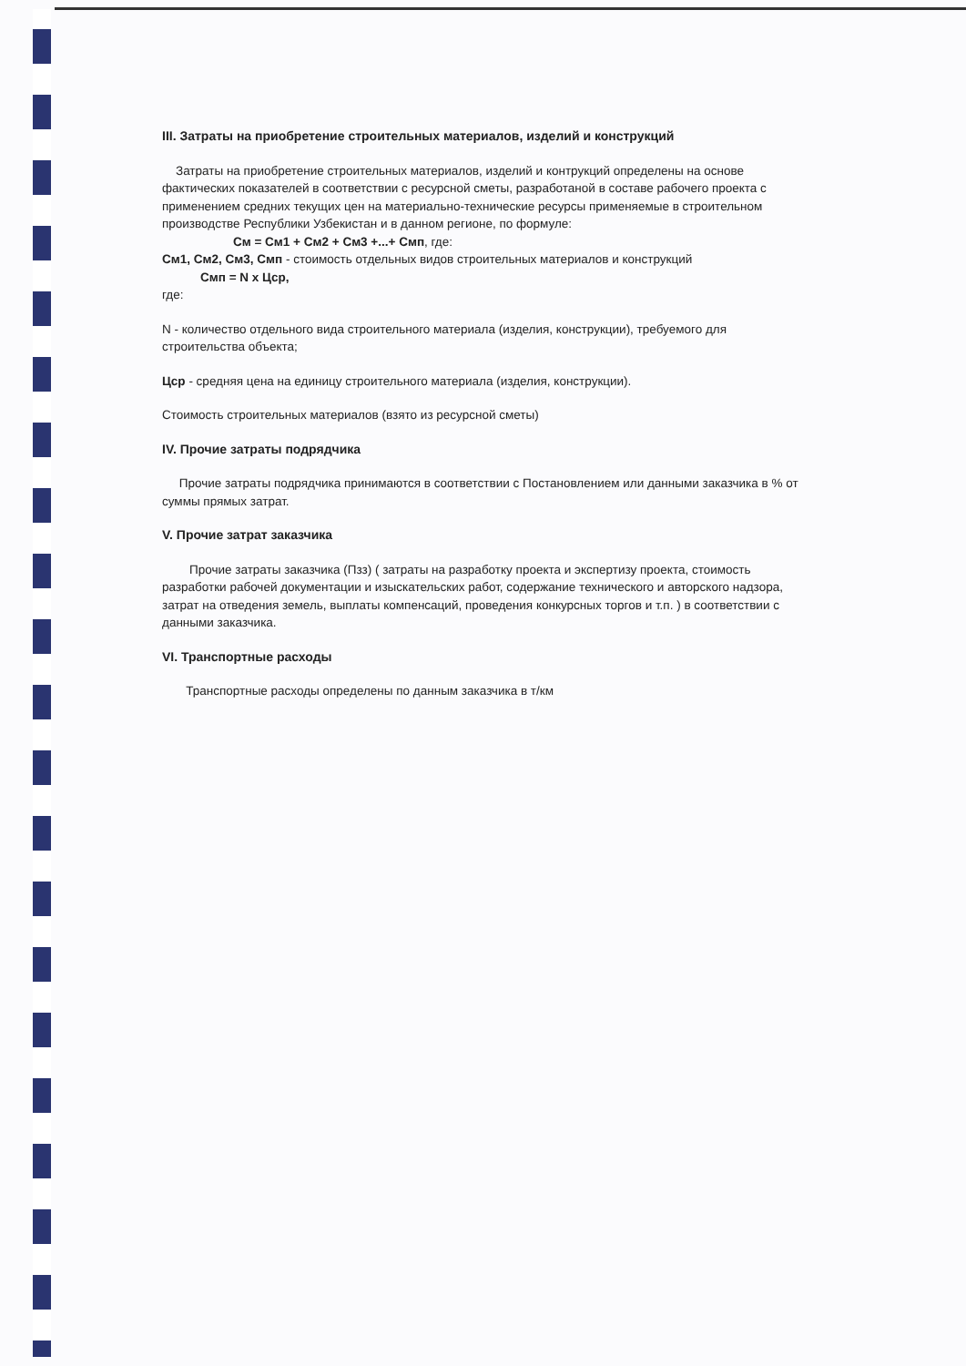III. Затраты на приобретение строительных материалов, изделий и конструкций
Затраты на приобретение строительных материалов, изделий и контрукций определены на основе фактических показателей в соответствии с ресурсной сметы, разработаной в составе рабочего проекта с применением средних текущих цен на материально-технические ресурсы применяемые в строительном производстве Республики Узбекистан и в данном регионе, по формуле:
См = См1 + См2 + См3 +...+ Смп, где:
См1, См2, См3, Смп - стоимость отдельных видов строительных материалов и конструкций
Смп = N x Цср,
где:
N - количество отдельного вида строительного материала (изделия, конструкции), требуемого для строительства объекта;
Цср - средняя цена на единицу строительного материала (изделия, конструкции).
Стоимость строительных материалов (взято из ресурсной сметы)
IV. Прочие затраты подрядчика
Прочие затраты подрядчика принимаются в соответствии с Постановлением или данными заказчика в % от суммы прямых затрат.
V. Прочие затрат заказчика
Прочие затраты заказчика (Пзз) ( затраты на разработку проекта и экспертизу проекта, стоимость разработки рабочей документации и изыскательских работ, содержание технического и авторского надзора, затрат на отведения земель, выплаты компенсаций, проведения конкурсных торгов и т.п. ) в соответствии с данными заказчика.
VI. Транспортные расходы
Транспортные расходы определены по данным заказчика в т/км